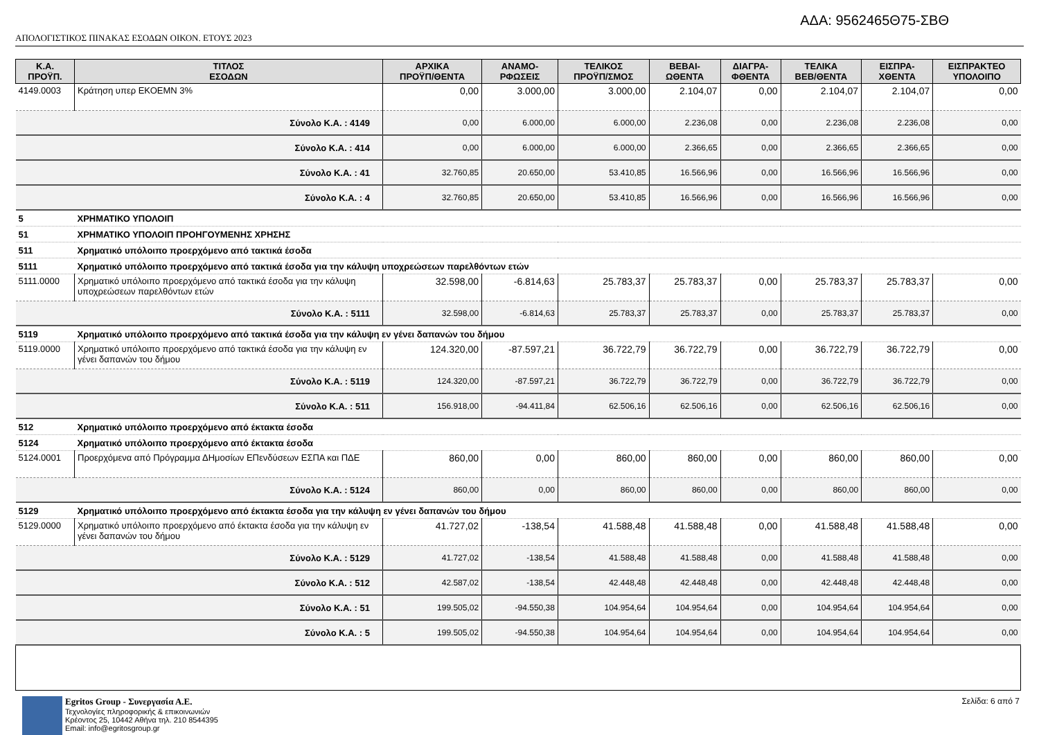ΑΔΑ: 9562465Θ75-ΣΒΘ
ΑΠΟΛΟΓΙΣΤΙΚΟΣ ΠΙΝΑΚΑΣ ΕΣΟΔΩΝ ΟΙΚΟΝ. ΕΤΟΥΣ 2023
| Κ.Α. ΠΡΟΫΠ. | ΤΙΤΛΟΣ ΕΣΟΔΩΝ | ΑΡΧΙΚΑ ΠΡΟΫΠ/ΘΕΝΤΑ | ΑΝΑΜΟ- ΡΦΩΣΕΙΣ | ΤΕΛΙΚΟΣ ΠΡΟΫΠ/ΣΜΟΣ | ΒΕΒΑΙ- ΩΘΕΝΤΑ | ΔΙΑΓΡΑ- ΦΘΕΝΤΑ | ΤΕΛΙΚΑ ΒΕΒ/ΘΕΝΤΑ | ΕΙΣΠΡΑ- ΧΘΕΝΤΑ | ΕΙΣΠΡΑΚΤΕΟ ΥΠΟΛΟΙΠΟ |
| --- | --- | --- | --- | --- | --- | --- | --- | --- | --- |
| 4149.0003 | Κράτηση υπερ ΕΚΟΕΜΝ 3% | 0,00 | 3.000,00 | 3.000,00 | 2.104,07 | 0,00 | 2.104,07 | 2.104,07 | 0,00 |
| Σύνολο Κ.Α. : 4149 | | 0,00 | 6.000,00 | 6.000,00 | 2.236,08 | 0,00 | 2.236,08 | 2.236,08 | 0,00 |
| Σύνολο Κ.Α. : 414 | | 0,00 | 6.000,00 | 6.000,00 | 2.366,65 | 0,00 | 2.366,65 | 2.366,65 | 0,00 |
| Σύνολο Κ.Α. : 41 | | 32.760,85 | 20.650,00 | 53.410,85 | 16.566,96 | 0,00 | 16.566,96 | 16.566,96 | 0,00 |
| Σύνολο Κ.Α. : 4 | | 32.760,85 | 20.650,00 | 53.410,85 | 16.566,96 | 0,00 | 16.566,96 | 16.566,96 | 0,00 |
| 5 | ΧΡΗΜΑΤΙΚΟ ΥΠΟΛΟΙΠ | | | | | | | | |
| 51 | ΧΡΗΜΑΤΙΚΟ ΥΠΟΛΟΙΠ ΠΡΟΗΓΟΥΜΕΝΗΣ ΧΡΗΣΗΣ | | | | | | | | |
| 511 | Χρηματικό υπόλοιπο προερχόμενο από τακτικά έσοδα | | | | | | | | |
| 5111 | Χρηματικό υπόλοιπο προερχόμενο από τακτικά έσοδα για την κάλυψη υποχρεώσεων παρελθόντων ετών | | | | | | | | |
| 5111.0000 | Χρηματικό υπόλοιπο προερχόμενο από τακτικά έσοδα για την κάλυψη υποχρεώσεων παρελθόντων ετών | 32.598,00 | -6.814,63 | 25.783,37 | 25.783,37 | 0,00 | 25.783,37 | 25.783,37 | 0,00 |
| Σύνολο Κ.Α. : 5111 | | 32.598,00 | -6.814,63 | 25.783,37 | 25.783,37 | 0,00 | 25.783,37 | 25.783,37 | 0,00 |
| 5119 | Χρηματικό υπόλοιπο προερχόμενο από τακτικά έσοδα για την κάλυψη εν γένει δαπανών του δήμου | | | | | | | | |
| 5119.0000 | Χρηματικό υπόλοιπο προερχόμενο από τακτικά έσοδα για την κάλυψη εν γένει δαπανών του δήμου | 124.320,00 | -87.597,21 | 36.722,79 | 36.722,79 | 0,00 | 36.722,79 | 36.722,79 | 0,00 |
| Σύνολο Κ.Α. : 5119 | | 124.320,00 | -87.597,21 | 36.722,79 | 36.722,79 | 0,00 | 36.722,79 | 36.722,79 | 0,00 |
| Σύνολο Κ.Α. : 511 | | 156.918,00 | -94.411,84 | 62.506,16 | 62.506,16 | 0,00 | 62.506,16 | 62.506,16 | 0,00 |
| 512 | Χρηματικό υπόλοιπο προερχόμενο από έκτακτα έσοδα | | | | | | | | |
| 5124 | Χρηματικό υπόλοιπο προερχόμενο από έκτακτα έσοδα | | | | | | | | |
| 5124.0001 | Προερχόμενα από Πρόγραμμα ΔΗμοσίων ΕΠενδύσεων ΕΣΠΑ και ΠΔΕ | 860,00 | 0,00 | 860,00 | 860,00 | 0,00 | 860,00 | 860,00 | 0,00 |
| Σύνολο Κ.Α. : 5124 | | 860,00 | 0,00 | 860,00 | 860,00 | 0,00 | 860,00 | 860,00 | 0,00 |
| 5129 | Χρηματικό υπόλοιπο προερχόμενο από έκτακτα έσοδα για την κάλυψη εν γένει δαπανών του δήμου | | | | | | | | |
| 5129.0000 | Χρηματικό υπόλοιπο προερχόμενο από έκτακτα έσοδα για την κάλυψη εν γένει δαπανών του δήμου | 41.727,02 | -138,54 | 41.588,48 | 41.588,48 | 0,00 | 41.588,48 | 41.588,48 | 0,00 |
| Σύνολο Κ.Α. : 5129 | | 41.727,02 | -138,54 | 41.588,48 | 41.588,48 | 0,00 | 41.588,48 | 41.588,48 | 0,00 |
| Σύνολο Κ.Α. : 512 | | 42.587,02 | -138,54 | 42.448,48 | 42.448,48 | 0,00 | 42.448,48 | 42.448,48 | 0,00 |
| Σύνολο Κ.Α. : 51 | | 199.505,02 | -94.550,38 | 104.954,64 | 104.954,64 | 0,00 | 104.954,64 | 104.954,64 | 0,00 |
| Σύνολο Κ.Α. : 5 | | 199.505,02 | -94.550,38 | 104.954,64 | 104.954,64 | 0,00 | 104.954,64 | 104.954,64 | 0,00 |
Egritos Group - Συνεργασία Α.Ε.
Τεχνολογίες πληροφορικής & επικοινωνιών
Κρέοντος 25, 10442 Αθήνα τηλ. 210 8544395
Email: info@egritosgroup.gr
Σελίδα: 6 από 7